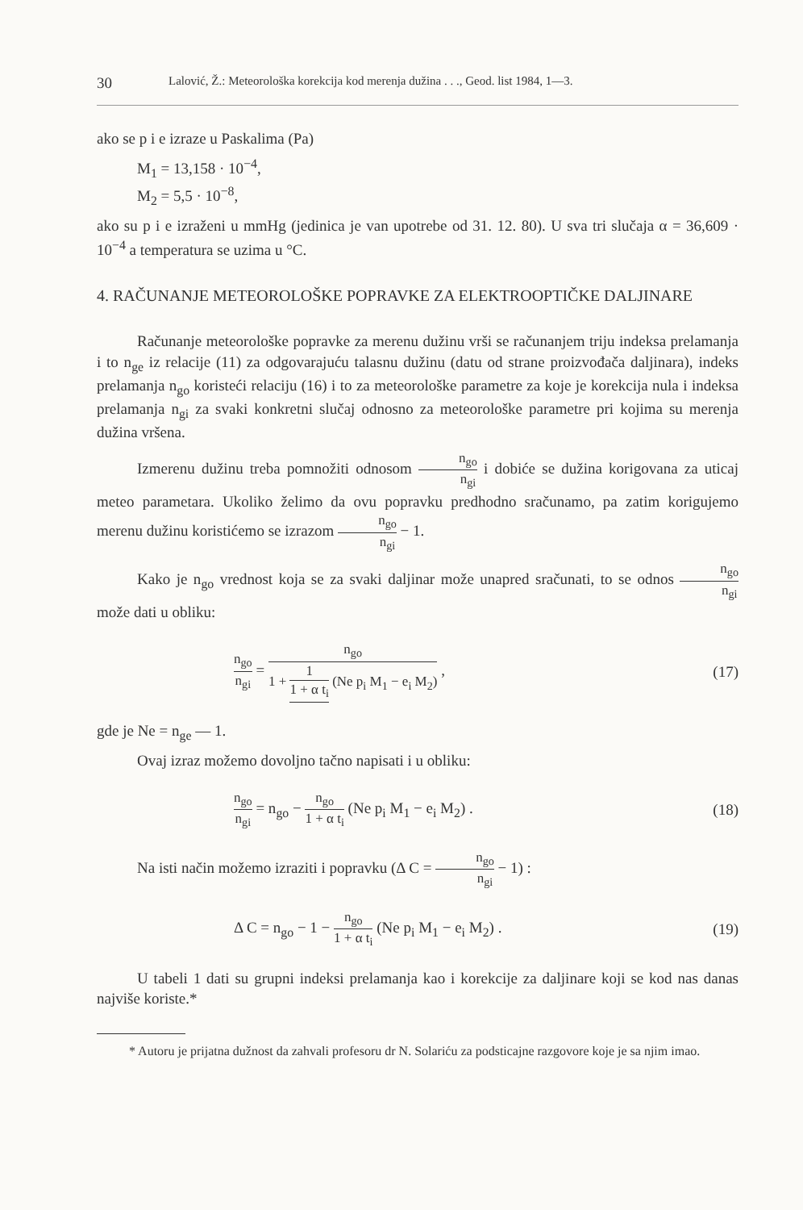30 Lalović, Ž.: Meteorološka korekcija kod merenja dužina . . ., Geod. list 1984, 1—3.
ako se p i e izraze u Paskalima (Pa)
M<sub>1</sub> = 13,158 · 10<sup>−4</sup>,
M<sub>2</sub> = 5,5 · 10<sup>−8</sup>,
ako su p i e izraženi u mmHg (jedinica je van upotrebe od 31. 12. 80). U sva tri slučaja α = 36,609 · 10<sup>−4</sup> a temperatura se uzima u °C.
4. RAČUNANJE METEOROLOŠKE POPRAVKE ZA ELEKTROOPTIČKE DALJINARE
Računanje meteorološke popravke za merenu dužinu vrši se računanjem triju indeksa prelamanja i to n<sub>ge</sub> iz relacije (11) za odgovarajuću talasnu dužinu (datu od strane proizvođača daljinara), indeks prelamanja n<sub>go</sub> koristeći relaciju (16) i to za meteorološke parametre za koje je korekcija nula i indeksa prelamanja n<sub>gi</sub> za svaki konkretni slučaj odnosno za meteorološke parametre pri kojima su merenja dužina vršena.
Izmerenu dužinu treba pomnožiti odnosom n<sub>go</sub> n<sub>gi</sub> i dobiće se dužina korigovana za uticaj meteo parametara. Ukoliko želimo da ovu popravku predhodno sračunamo, pa zatim korigujemo merenu dužinu koristićemo se izrazom n<sub>go</sub> n<sub>gi</sub> − 1.
Kako je n<sub>go</sub> vrednost koja se za svaki daljinar može unapred sračunati, to se odnos n<sub>go</sub> n<sub>gi</sub> može dati u obliku:
n<sub>go</sub> n<sub>gi</sub> = n<sub>go</sub> 1 + 1 1 + α t<sub>i</sub> (Ne p<sub>i</sub> M<sub>1</sub> − e<sub>i</sub> M<sub>2</sub>) , (17)
gde je Ne = n<sub>ge</sub> — 1.
Ovaj izraz možemo dovoljno tačno napisati i u obliku:
n<sub>go</sub> n<sub>gi</sub> = n<sub>go</sub> − n<sub>go</sub> 1 + α t<sub>i</sub> (Ne p<sub>i</sub> M<sub>1</sub> − e<sub>i</sub> M<sub>2</sub>) . (18)
Na isti način možemo izraziti i popravku (Δ C = n<sub>go</sub> n<sub>gi</sub> − 1) :
Δ C = n<sub>go</sub> − 1 − n<sub>go</sub> 1 + α t<sub>i</sub> (Ne p<sub>i</sub> M<sub>1</sub> − e<sub>i</sub> M<sub>2</sub>) . (19)
U tabeli 1 dati su grupni indeksi prelamanja kao i korekcije za daljinare koji se kod nas danas najviše koriste.*
* Autoru je prijatna dužnost da zahvali profesoru dr N. Solariću za podsticajne razgovore koje je sa njim imao.